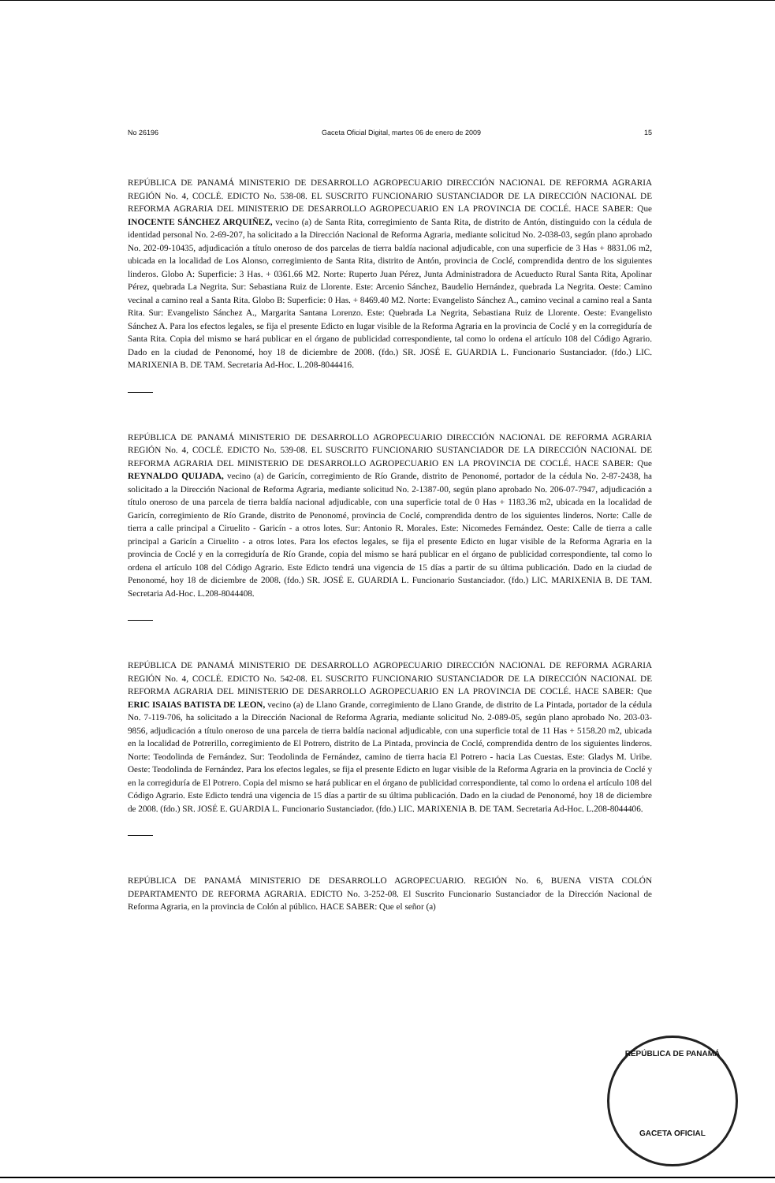No 26196 Gaceta Oficial Digital, martes 06 de enero de 2009 15
REPÚBLICA DE PANAMÁ MINISTERIO DE DESARROLLO AGROPECUARIO DIRECCIÓN NACIONAL DE REFORMA AGRARIA REGIÓN No. 4, COCLÉ. EDICTO No. 538-08. EL SUSCRITO FUNCIONARIO SUSTANCIADOR DE LA DIRECCIÓN NACIONAL DE REFORMA AGRARIA DEL MINISTERIO DE DESARROLLO AGROPECUARIO EN LA PROVINCIA DE COCLÉ. HACE SABER: Que INOCENTE SÁNCHEZ ARQUIÑEZ, vecino (a) de Santa Rita, corregimiento de Santa Rita, de distrito de Antón, distinguido con la cédula de identidad personal No. 2-69-207, ha solicitado a la Dirección Nacional de Reforma Agraria, mediante solicitud No. 2-038-03, según plano aprobado No. 202-09-10435, adjudicación a título oneroso de dos parcelas de tierra baldía nacional adjudicable, con una superficie de 3 Has + 8831.06 m2, ubicada en la localidad de Los Alonso, corregimiento de Santa Rita, distrito de Antón, provincia de Coclé, comprendida dentro de los siguientes linderos. Globo A: Superficie: 3 Has. + 0361.66 M2. Norte: Ruperto Juan Pérez, Junta Administradora de Acueducto Rural Santa Rita, Apolinar Pérez, quebrada La Negrita. Sur: Sebastiana Ruiz de Llorente. Este: Arcenio Sánchez, Baudelio Hernández, quebrada La Negrita. Oeste: Camino vecinal a camino real a Santa Rita. Globo B: Superficie: 0 Has. + 8469.40 M2. Norte: Evangelisto Sánchez A., camino vecinal a camino real a Santa Rita. Sur: Evangelisto Sánchez A., Margarita Santana Lorenzo. Este: Quebrada La Negrita, Sebastiana Ruiz de Llorente. Oeste: Evangelisto Sánchez A. Para los efectos legales, se fija el presente Edicto en lugar visible de la Reforma Agraria en la provincia de Coclé y en la corregiduría de Santa Rita. Copia del mismo se hará publicar en el órgano de publicidad correspondiente, tal como lo ordena el artículo 108 del Código Agrario. Dado en la ciudad de Penonomé, hoy 18 de diciembre de 2008. (fdo.) SR. JOSÉ E. GUARDIA L. Funcionario Sustanciador. (fdo.) LIC. MARIXENIA B. DE TAM. Secretaria Ad-Hoc. L.208-8044416.
REPÚBLICA DE PANAMÁ MINISTERIO DE DESARROLLO AGROPECUARIO DIRECCIÓN NACIONAL DE REFORMA AGRARIA REGIÓN No. 4, COCLÉ. EDICTO No. 539-08. EL SUSCRITO FUNCIONARIO SUSTANCIADOR DE LA DIRECCIÓN NACIONAL DE REFORMA AGRARIA DEL MINISTERIO DE DESARROLLO AGROPECUARIO EN LA PROVINCIA DE COCLÉ. HACE SABER: Que REYNALDO QUIJADA, vecino (a) de Garicín, corregimiento de Río Grande, distrito de Penonomé, portador de la cédula No. 2-87-2438, ha solicitado a la Dirección Nacional de Reforma Agraria, mediante solicitud No. 2-1387-00, según plano aprobado No. 206-07-7947, adjudicación a título oneroso de una parcela de tierra baldía nacional adjudicable, con una superficie total de 0 Has + 1183.36 m2, ubicada en la localidad de Garicín, corregimiento de Río Grande, distrito de Penonomé, provincia de Coclé, comprendida dentro de los siguientes linderos. Norte: Calle de tierra a calle principal a Ciruelito - Garicín - a otros lotes. Sur: Antonio R. Morales. Este: Nicomedes Fernández. Oeste: Calle de tierra a calle principal a Garicín a Ciruelito - a otros lotes. Para los efectos legales, se fija el presente Edicto en lugar visible de la Reforma Agraria en la provincia de Coclé y en la corregiduría de Río Grande, copia del mismo se hará publicar en el órgano de publicidad correspondiente, tal como lo ordena el artículo 108 del Código Agrario. Este Edicto tendrá una vigencia de 15 días a partir de su última publicación. Dado en la ciudad de Penonomé, hoy 18 de diciembre de 2008. (fdo.) SR. JOSÉ E. GUARDIA L. Funcionario Sustanciador. (fdo.) LIC. MARIXENIA B. DE TAM. Secretaria Ad-Hoc. L.208-8044408.
REPÚBLICA DE PANAMÁ MINISTERIO DE DESARROLLO AGROPECUARIO DIRECCIÓN NACIONAL DE REFORMA AGRARIA REGIÓN No. 4, COCLÉ. EDICTO No. 542-08. EL SUSCRITO FUNCIONARIO SUSTANCIADOR DE LA DIRECCIÓN NACIONAL DE REFORMA AGRARIA DEL MINISTERIO DE DESARROLLO AGROPECUARIO EN LA PROVINCIA DE COCLÉ. HACE SABER: Que ERIC ISAIAS BATISTA DE LEON, vecino (a) de Llano Grande, corregimiento de Llano Grande, de distrito de La Pintada, portador de la cédula No. 7-119-706, ha solicitado a la Dirección Nacional de Reforma Agraria, mediante solicitud No. 2-089-05, según plano aprobado No. 203-03-9856, adjudicación a título oneroso de una parcela de tierra baldía nacional adjudicable, con una superficie total de 11 Has + 5158.20 m2, ubicada en la localidad de Potrerillo, corregimiento de El Potrero, distrito de La Pintada, provincia de Coclé, comprendida dentro de los siguientes linderos. Norte: Teodolinda de Fernández. Sur: Teodolinda de Fernández, camino de tierra hacia El Potrero - hacia Las Cuestas. Este: Gladys M. Uribe. Oeste: Teodolinda de Fernández. Para los efectos legales, se fija el presente Edicto en lugar visible de la Reforma Agraria en la provincia de Coclé y en la corregiduría de El Potrero. Copia del mismo se hará publicar en el órgano de publicidad correspondiente, tal como lo ordena el artículo 108 del Código Agrario. Este Edicto tendrá una vigencia de 15 días a partir de su última publicación. Dado en la ciudad de Penonomé, hoy 18 de diciembre de 2008. (fdo.) SR. JOSÉ E. GUARDIA L. Funcionario Sustanciador. (fdo.) LIC. MARIXENIA B. DE TAM. Secretaria Ad-Hoc. L.208-8044406.
REPÚBLICA DE PANAMÁ MINISTERIO DE DESARROLLO AGROPECUARIO. REGIÓN No. 6, BUENA VISTA COLÓN DEPARTAMENTO DE REFORMA AGRARIA. EDICTO No. 3-252-08. El Suscrito Funcionario Sustanciador de la Dirección Nacional de Reforma Agraria, en la provincia de Colón al público. HACE SABER: Que el señor (a)
REPÚBLICA DE PANAMÁ
GACETA OFICIAL